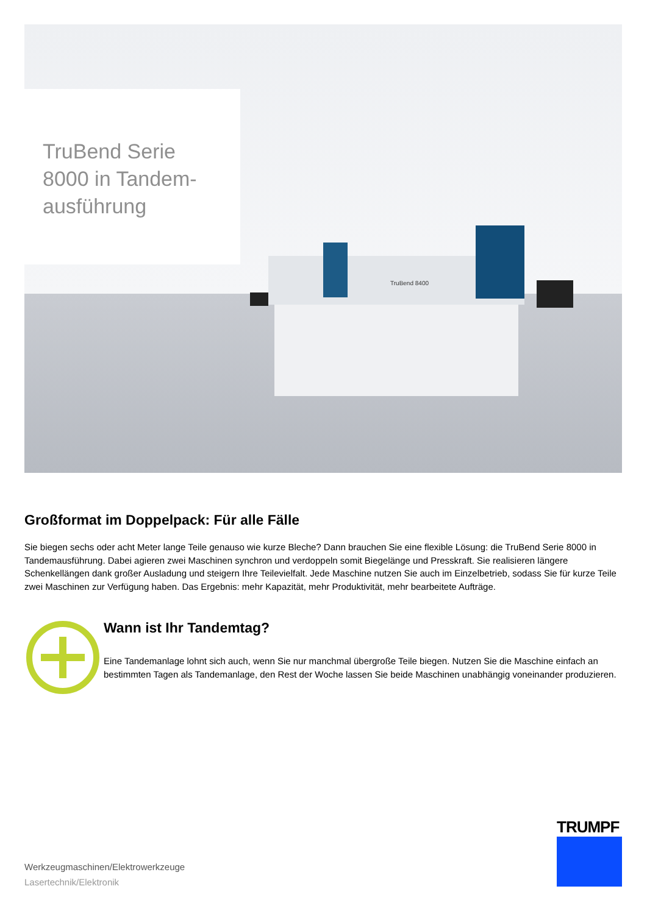TruBend 8400
TruBend Serie
8000 in Tandem-
ausführung
Großformat im Doppelpack: Für alle Fälle
Sie biegen sechs oder acht Meter lange Teile genauso wie kurze Bleche? Dann brauchen Sie eine flexible Lösung: die TruBend Serie 8000 in Tandemausführung. Dabei agieren zwei Maschinen synchron und verdoppeln somit Biegelänge und Presskraft. Sie realisieren längere Schenkellängen dank großer Ausladung und steigern Ihre Teilevielfalt. Jede Maschine nutzen Sie auch im Einzelbetrieb, sodass Sie für kurze Teile zwei Maschinen zur Verfügung haben. Das Ergebnis: mehr Kapazität, mehr Produktivität, mehr bearbeitete Aufträge.
Wann ist Ihr Tandemtag?
Eine Tandemanlage lohnt sich auch, wenn Sie nur manchmal übergroße Teile biegen. Nutzen Sie die Maschine einfach an bestimmten Tagen als Tandemanlage, den Rest der Woche lassen Sie beide Maschinen unabhängig voneinander produzieren.
Werkzeugmaschinen/Elektrowerkzeuge
Lasertechnik/Elektronik
TRUMPF